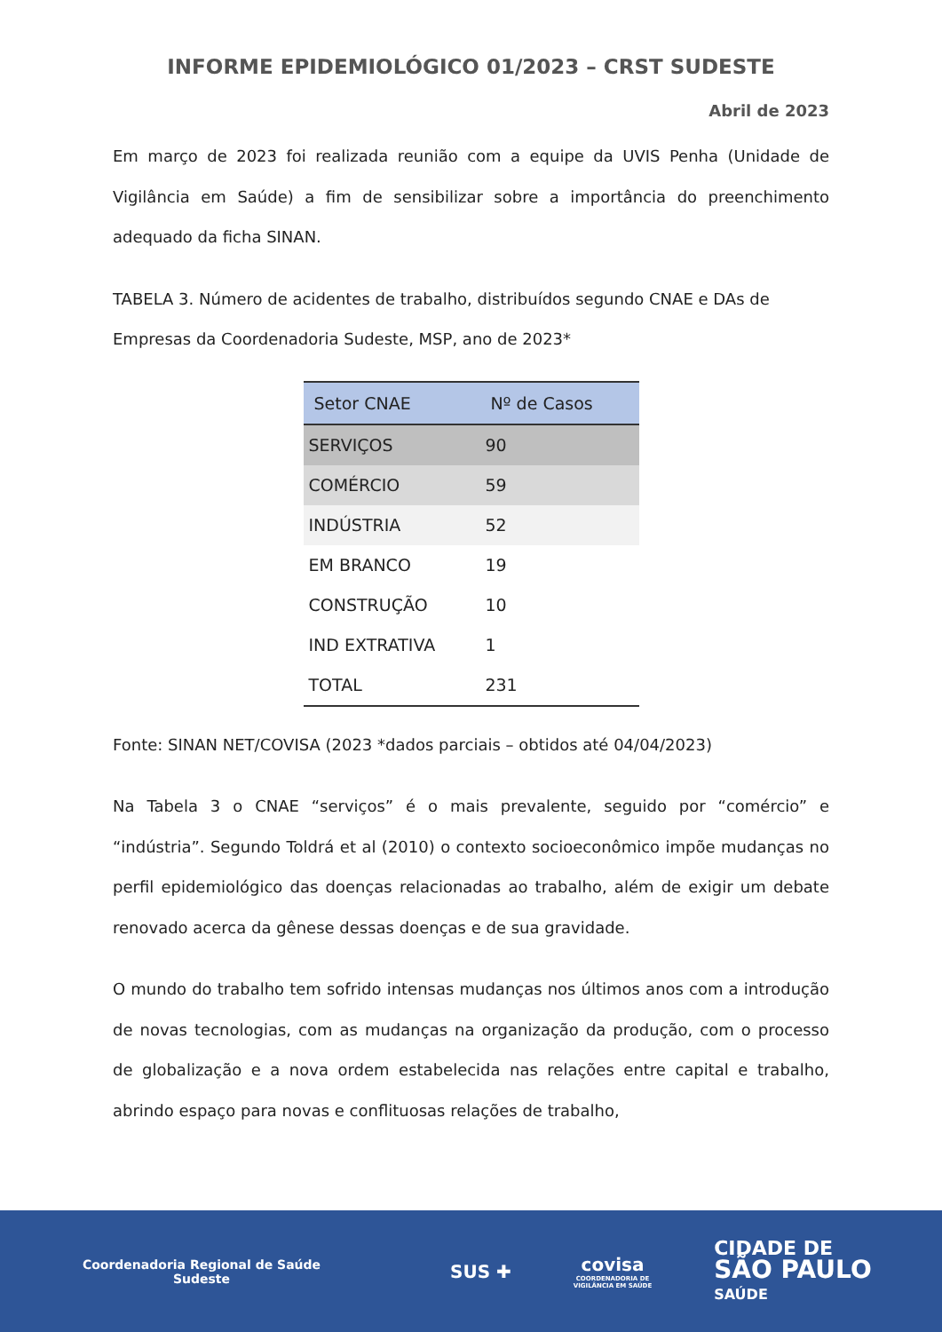INFORME EPIDEMIOLÓGICO 01/2023 – CRST SUDESTE
Abril de 2023
Em março de 2023 foi realizada reunião com a equipe da UVIS Penha (Unidade de Vigilância em Saúde) a fim de sensibilizar sobre a importância do preenchimento adequado da ficha SINAN.
TABELA 3. Número de acidentes de trabalho, distribuídos segundo CNAE e DAs de Empresas da Coordenadoria Sudeste, MSP, ano de 2023*
| Setor CNAE | Nº de Casos |
| --- | --- |
| SERVIÇOS | 90 |
| COMÉRCIO | 59 |
| INDÚSTRIA | 52 |
| EM BRANCO | 19 |
| CONSTRUÇÃO | 10 |
| IND EXTRATIVA | 1 |
| TOTAL | 231 |
Fonte: SINAN NET/COVISA (2023 *dados parciais – obtidos até 04/04/2023)
Na Tabela 3 o CNAE “serviços” é o mais prevalente, seguido por “comércio” e “indústria”. Segundo Toldrá et al (2010) o contexto socioeconômico impõe mudanças no perfil epidemiológico das doenças relacionadas ao trabalho, além de exigir um debate renovado acerca da gênese dessas doenças e de sua gravidade.
O mundo do trabalho tem sofrido intensas mudanças nos últimos anos com a introdução de novas tecnologias, com as mudanças na organização da produção, com o processo de globalização e a nova ordem estabelecida nas relações entre capital e trabalho, abrindo espaço para novas e conflituosas relações de trabalho,
Coordenadoria Regional de Saúde
Sudeste
SUS ✚
covisa
COORDENADORIA DE
VIGILÂNCIA EM SAÚDE
CIDADE DE
SÃO PAULO
SAÚDE